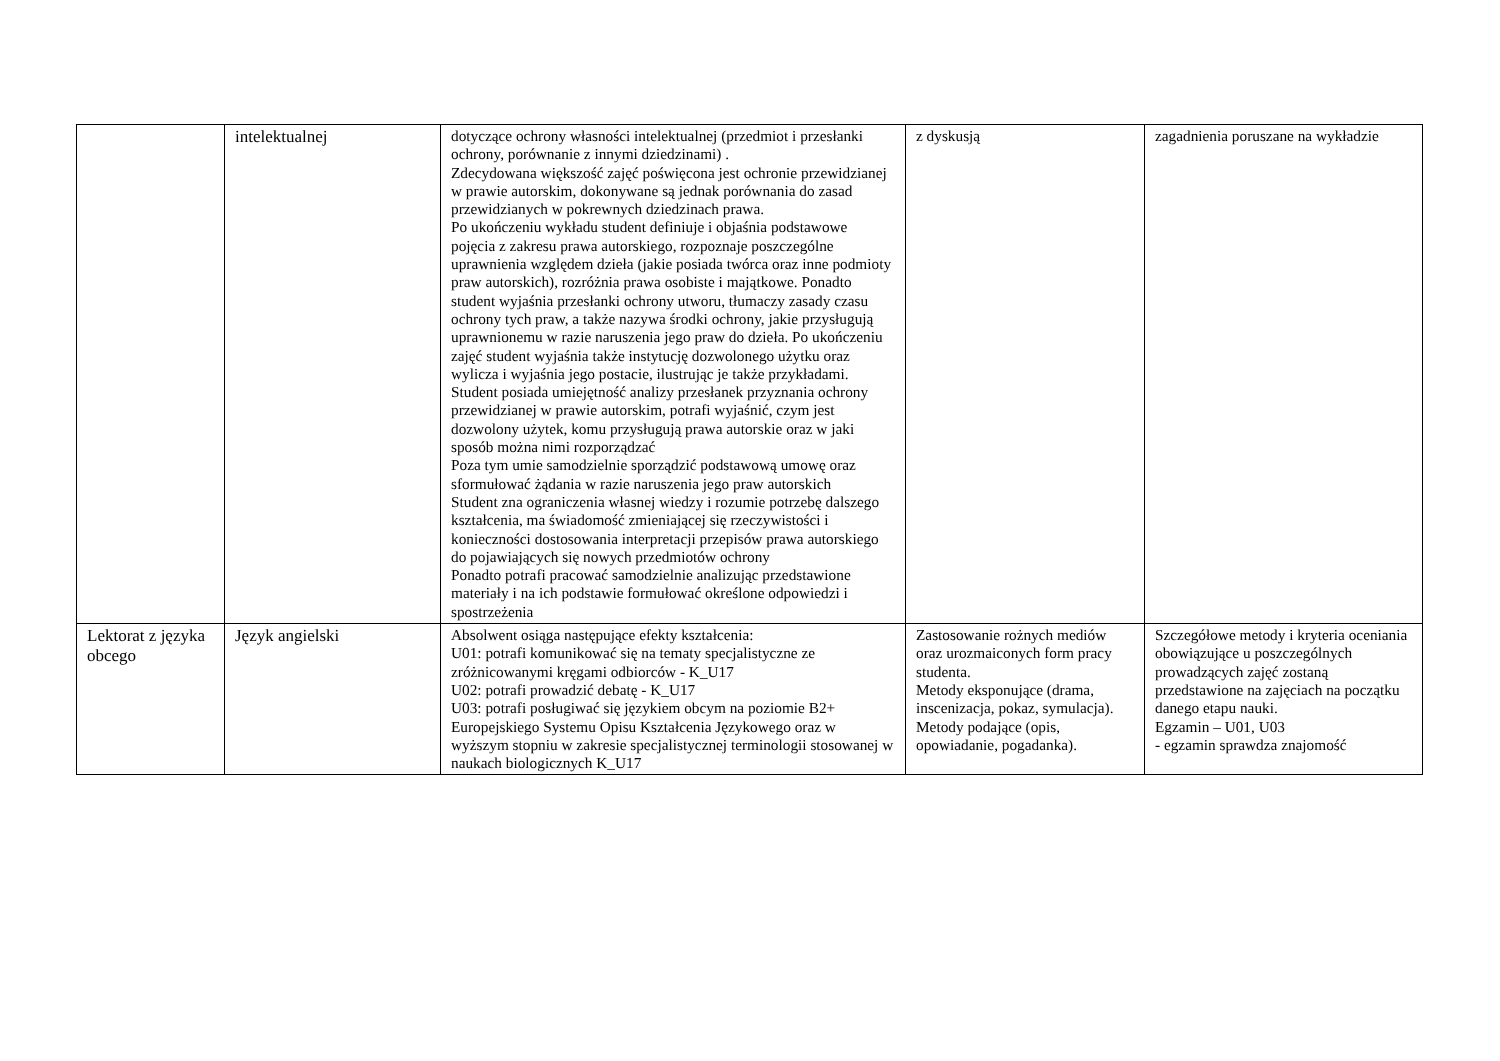| | intelektualnej | dotyczące ochrony własności intelektualnej (przedmiot i przesłanki ochrony, porównanie z innymi dziedzinami) . Zdecydowana większość zajęć poświęcona jest ochronie przewidzianej w prawie autorskim, dokonywane są jednak porównania do zasad przewidzianych w pokrewnych dziedzinach prawa. Po ukończeniu wykładu student definiuje i objaśnia podstawowe pojęcia z zakresu prawa autorskiego, rozpoznaje poszczególne uprawnienia względem dzieła (jakie posiada twórca oraz inne podmioty praw autorskich), rozróżnia prawa osobiste i majątkowe. Ponadto student wyjaśnia przesłanki ochrony utworu, tłumaczy zasady czasu ochrony tych praw, a także nazywa środki ochrony, jakie przysługują uprawnionemu w razie naruszenia jego praw do dzieła. Po ukończeniu zajęć student wyjaśnia także instytucję dozwolonego użytku oraz wylicza i wyjaśnia jego postacie, ilustrując je także przykładami. Student posiada umiejętność analizy przesłanek przyznania ochrony przewidzianej w prawie autorskim, potrafi wyjaśnić, czym jest dozwolony użytek, komu przysługują prawa autorskie oraz w jaki sposób można nimi rozporządzać Poza tym umie samodzielnie sporządzić podstawową umowę oraz sformułować żądania w razie naruszenia jego praw autorskich Student zna ograniczenia własnej wiedzy i rozumie potrzebę dalszego kształcenia, ma świadomość zmieniającej się rzeczywistości i konieczności dostosowania interpretacji przepisów prawa autorskiego do pojawiających się nowych przedmiotów ochrony Ponadto potrafi pracować samodzielnie analizując przedstawione materiały i na ich podstawie formułować określone odpowiedzi i spostrzeżenia | z dyskusją | zagadnienia poruszane na wykładzie |
| Lektorat z języka obcego | Język angielski | Absolwent osiąga następujące efekty kształcenia: U01: potrafi komunikować się na tematy specjalistyczne ze zróżnicowanymi kręgami odbiorców - K_U17 U02: potrafi prowadzić debatę - K_U17 U03: potrafi posługiwać się językiem obcym na poziomie B2+ Europejskiego Systemu Opisu Kształcenia Językowego oraz w wyższym stopniu w zakresie specjalistycznej terminologii stosowanej w naukach biologicznych K_U17 | Zastosowanie rożnych mediów oraz urozmaiconych form pracy studenta. Metody eksponujące (drama, inscenizacja, pokaz, symulacja). Metody podające (opis, opowiadanie, pogadanka). | Szczegółowe metody i kryteria oceniania obowiązujące u poszczególnych prowadzących zajęć zostaną przedstawione na zajęciach na początku danego etapu nauki. Egzamin – U01, U03 - egzamin sprawdza znajomość |